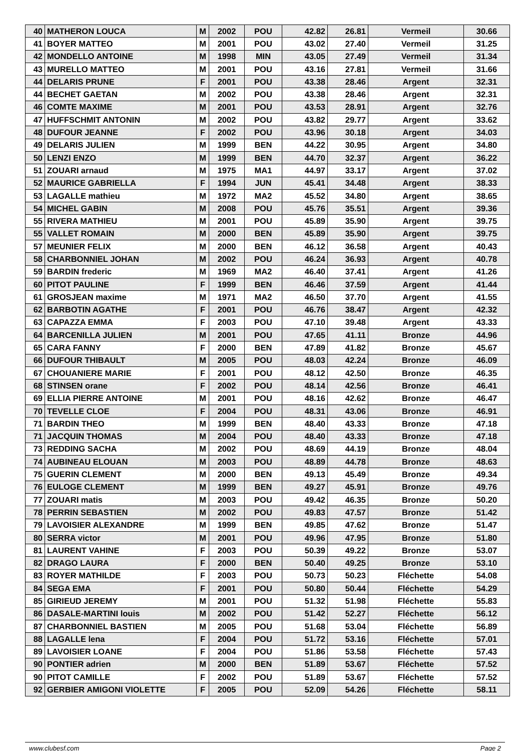| 40 | MATHERON LOUCA | M | 2002 | POU | 42.82 | 26.81 | Vermeil | 30.66 |
| 41 | BOYER MATTEO | M | 2001 | POU | 43.02 | 27.40 | Vermeil | 31.25 |
| 42 | MONDELLO ANTOINE | M | 1998 | MIN | 43.05 | 27.49 | Vermeil | 31.34 |
| 43 | MURELLO MATTEO | M | 2001 | POU | 43.16 | 27.81 | Vermeil | 31.66 |
| 44 | DELARIS PRUNE | F | 2001 | POU | 43.38 | 28.46 | Argent | 32.31 |
| 44 | BECHET GAETAN | M | 2002 | POU | 43.38 | 28.46 | Argent | 32.31 |
| 46 | COMTE MAXIME | M | 2001 | POU | 43.53 | 28.91 | Argent | 32.76 |
| 47 | HUFFSCHMIT ANTONIN | M | 2002 | POU | 43.82 | 29.77 | Argent | 33.62 |
| 48 | DUFOUR JEANNE | F | 2002 | POU | 43.96 | 30.18 | Argent | 34.03 |
| 49 | DELARIS JULIEN | M | 1999 | BEN | 44.22 | 30.95 | Argent | 34.80 |
| 50 | LENZI ENZO | M | 1999 | BEN | 44.70 | 32.37 | Argent | 36.22 |
| 51 | ZOUARI arnaud | M | 1975 | MA1 | 44.97 | 33.17 | Argent | 37.02 |
| 52 | MAURICE GABRIELLA | F | 1994 | JUN | 45.41 | 34.48 | Argent | 38.33 |
| 53 | LAGALLE mathieu | M | 1972 | MA2 | 45.52 | 34.80 | Argent | 38.65 |
| 54 | MICHEL GABIN | M | 2008 | POU | 45.76 | 35.51 | Argent | 39.36 |
| 55 | RIVERA MATHIEU | M | 2001 | POU | 45.89 | 35.90 | Argent | 39.75 |
| 55 | VALLET ROMAIN | M | 2000 | BEN | 45.89 | 35.90 | Argent | 39.75 |
| 57 | MEUNIER FELIX | M | 2000 | BEN | 46.12 | 36.58 | Argent | 40.43 |
| 58 | CHARBONNIEL JOHAN | M | 2002 | POU | 46.24 | 36.93 | Argent | 40.78 |
| 59 | BARDIN frederic | M | 1969 | MA2 | 46.40 | 37.41 | Argent | 41.26 |
| 60 | PITOT PAULINE | F | 1999 | BEN | 46.46 | 37.59 | Argent | 41.44 |
| 61 | GROSJEAN maxime | M | 1971 | MA2 | 46.50 | 37.70 | Argent | 41.55 |
| 62 | BARBOTIN AGATHE | F | 2001 | POU | 46.76 | 38.47 | Argent | 42.32 |
| 63 | CAPAZZA EMMA | F | 2003 | POU | 47.10 | 39.48 | Argent | 43.33 |
| 64 | BARCENILLA JULIEN | M | 2001 | POU | 47.65 | 41.11 | Bronze | 44.96 |
| 65 | CARA FANNY | F | 2000 | BEN | 47.89 | 41.82 | Bronze | 45.67 |
| 66 | DUFOUR THIBAULT | M | 2005 | POU | 48.03 | 42.24 | Bronze | 46.09 |
| 67 | CHOUANIERE MARIE | F | 2001 | POU | 48.12 | 42.50 | Bronze | 46.35 |
| 68 | STINSEN orane | F | 2002 | POU | 48.14 | 42.56 | Bronze | 46.41 |
| 69 | ELLIA PIERRE ANTOINE | M | 2001 | POU | 48.16 | 42.62 | Bronze | 46.47 |
| 70 | TEVELLE CLOE | F | 2004 | POU | 48.31 | 43.06 | Bronze | 46.91 |
| 71 | BARDIN THEO | M | 1999 | BEN | 48.40 | 43.33 | Bronze | 47.18 |
| 71 | JACQUIN THOMAS | M | 2004 | POU | 48.40 | 43.33 | Bronze | 47.18 |
| 73 | REDDING SACHA | M | 2002 | POU | 48.69 | 44.19 | Bronze | 48.04 |
| 74 | AUBINEAU ELOUAN | M | 2003 | POU | 48.89 | 44.78 | Bronze | 48.63 |
| 75 | GUERIN CLEMENT | M | 2000 | BEN | 49.13 | 45.49 | Bronze | 49.34 |
| 76 | EULOGE CLEMENT | M | 1999 | BEN | 49.27 | 45.91 | Bronze | 49.76 |
| 77 | ZOUARI matis | M | 2003 | POU | 49.42 | 46.35 | Bronze | 50.20 |
| 78 | PERRIN SEBASTIEN | M | 2002 | POU | 49.83 | 47.57 | Bronze | 51.42 |
| 79 | LAVOISIER ALEXANDRE | M | 1999 | BEN | 49.85 | 47.62 | Bronze | 51.47 |
| 80 | SERRA victor | M | 2001 | POU | 49.96 | 47.95 | Bronze | 51.80 |
| 81 | LAURENT VAHINE | F | 2003 | POU | 50.39 | 49.22 | Bronze | 53.07 |
| 82 | DRAGO LAURA | F | 2000 | BEN | 50.40 | 49.25 | Bronze | 53.10 |
| 83 | ROYER MATHILDE | F | 2003 | POU | 50.73 | 50.23 | Fléchette | 54.08 |
| 84 | SEGA EMA | F | 2001 | POU | 50.80 | 50.44 | Fléchette | 54.29 |
| 85 | GIRIEUD JEREMY | M | 2001 | POU | 51.32 | 51.98 | Fléchette | 55.83 |
| 86 | DASALE-MARTINI louis | M | 2002 | POU | 51.42 | 52.27 | Fléchette | 56.12 |
| 87 | CHARBONNIEL BASTIEN | M | 2005 | POU | 51.68 | 53.04 | Fléchette | 56.89 |
| 88 | LAGALLE lena | F | 2004 | POU | 51.72 | 53.16 | Fléchette | 57.01 |
| 89 | LAVOISIER LOANE | F | 2004 | POU | 51.86 | 53.58 | Fléchette | 57.43 |
| 90 | PONTIER adrien | M | 2000 | BEN | 51.89 | 53.67 | Fléchette | 57.52 |
| 90 | PITOT CAMILLE | F | 2002 | POU | 51.89 | 53.67 | Fléchette | 57.52 |
| 92 | GERBIER AMIGONI VIOLETTE | F | 2005 | POU | 52.09 | 54.26 | Fléchette | 58.11 |
www.clubesf.com Page 2